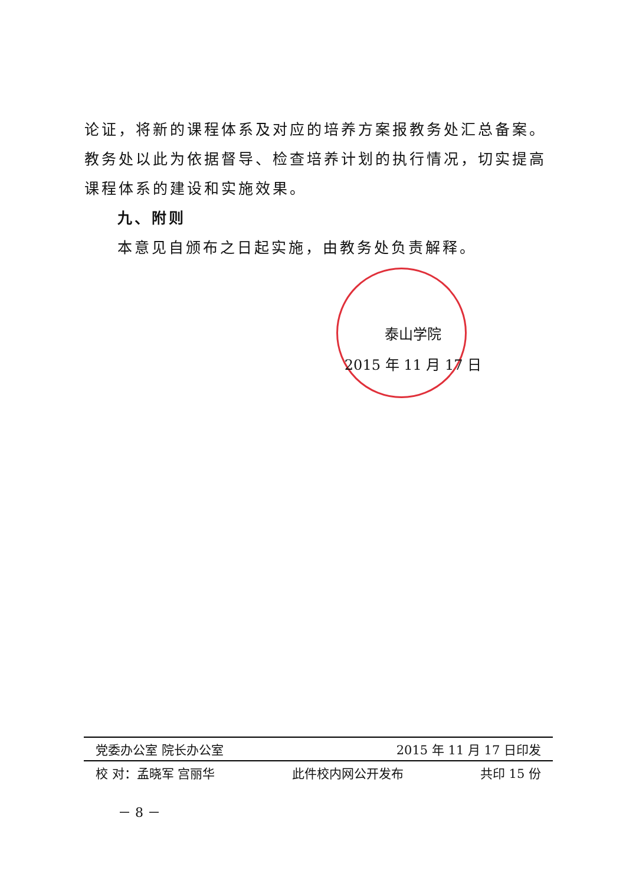论证，将新的课程体系及对应的培养方案报教务处汇总备案。教务处以此为依据督导、检查培养计划的执行情况，切实提高课程体系的建设和实施效果。
九、附则
本意见自颁布之日起实施，由教务处负责解释。
泰山学院
2015 年 11 月 17 日
党委办公室 院长办公室 2015 年 11 月 17 日印发
校 对：孟晓军 宫丽华 此件校内网公开发布 共印 15 份
－ 8 －